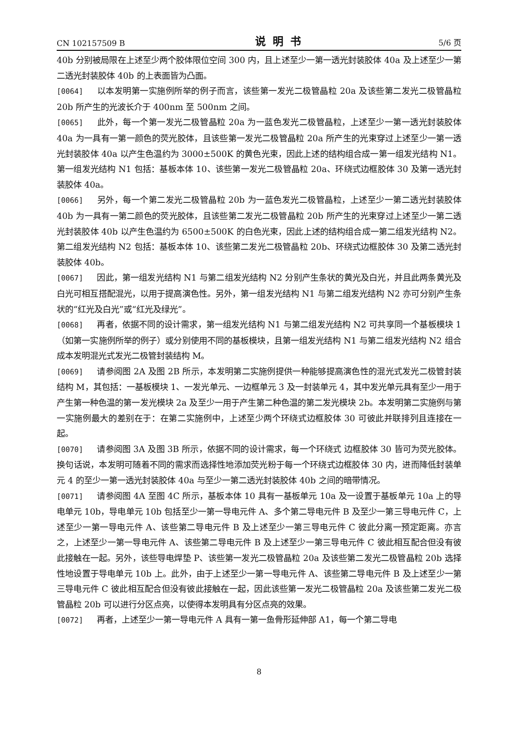CN 102157509 B 说明书 5/6 页
40b 分别被局限在上述至少两个胶体限位空间 300 内，且上述至少一第一透光封装胶体 40a 及上述至少一第二透光封装胶体 40b 的上表面皆为凸面。
[0064] 以本发明第一实施例所举的例子而言，该些第一发光二极管晶粒 20a 及该些第二发光二极管晶粒 20b 所产生的光波长介于 400nm 至 500nm 之间。
[0065] 此外，每一个第一发光二极管晶粒 20a 为一蓝色发光二极管晶粒，上述至少一第一透光封装胶体 40a 为一具有一第一颜色的荧光胶体，且该些第一发光二极管晶粒 20a 所产生的光束穿过上述至少一第一透光封装胶体 40a 以产生色温约为 3000±500K 的黄色光束，因此上述的结构组合成一第一组发光结构 N1。第一组发光结构 N1 包括：基板本体 10、该些第一发光二极管晶粒 20a、环绕式边框胶体 30 及第一透光封装胶体 40a。
[0066] 另外，每一个第二发光二极管晶粒 20b 为一蓝色发光二极管晶粒，上述至少一第二透光封装胶体 40b 为一具有一第二颜色的荧光胶体，且该些第二发光二极管晶粒 20b 所产生的光束穿过上述至少一第二透光封装胶体 40b 以产生色温约为 6500±500K 的白色光束，因此上述的结构组合成一第二组发光结构 N2。第二组发光结构 N2 包括：基板本体 10、该些第二发光二极管晶粒 20b、环绕式边框胶体 30 及第二透光封装胶体 40b。
[0067] 因此，第一组发光结构 N1 与第二组发光结构 N2 分别产生条状的黄光及白光，并且此两条黄光及白光可相互搭配混光，以用于提高演色性。另外，第一组发光结构 N1 与第二组发光结构 N2 亦可分别产生条状的“红光及白光”或“红光及绿光”。
[0068] 再者，依据不同的设计需求，第一组发光结构 N1 与第二组发光结构 N2 可共享同一个基板模块 1（如第一实施例所举的例子）或分别使用不同的基板模块，且第一组发光结构 N1 与第二组发光结构 N2 组合成本发明混光式发光二极管封装结构 M。
[0069] 请参阅图 2A 及图 2B 所示，本发明第二实施例提供一种能够提高演色性的混光式发光二极管封装结构 M，其包括：一基板模块 1、一发光单元、一边框单元 3 及一封装单元 4，其中发光单元具有至少一用于产生第一种色温的第一发光模块 2a 及至少一用于产生第二种色温的第二发光模块 2b。本发明第二实施例与第一实施例最大的差别在于：在第二实施例中，上述至少两个环绕式边框胶体 30 可彼此并联排列且连接在一起。
[0070] 请参阅图 3A 及图 3B 所示，依据不同的设计需求，每一个环绕式 边框胶体 30 皆可为荧光胶体。换句话说，本发明可随着不同的需求而选择性地添加荧光粉于每一个环绕式边框胶体 30 内，进而降低封装单元 4 的至少一第一透光封装胶体 40a 与至少一第二透光封装胶体 40b 之间的暗带情况。
[0071] 请参阅图 4A 至图 4C 所示，基板本体 10 具有一基板单元 10a 及一设置于基板单元 10a 上的导电单元 10b，导电单元 10b 包括至少一第一导电元件 A、多个第二导电元件 B 及至少一第三导电元件 C，上述至少一第一导电元件 A、该些第二导电元件 B 及上述至少一第三导电元件 C 彼此分离一预定距离。亦言之，上述至少一第一导电元件 A、该些第二导电元件 B 及上述至少一第三导电元件 C 彼此相互配合但没有彼此接触在一起。另外，该些导电焊垫 P、该些第一发光二极管晶粒 20a 及该些第二发光二极管晶粒 20b 选择性地设置于导电单元 10b 上。此外，由于上述至少一第一导电元件 A、该些第二导电元件 B 及上述至少一第三导电元件 C 彼此相互配合但没有彼此接触在一起，因此该些第一发光二极管晶粒 20a 及该些第二发光二极管晶粒 20b 可以进行分区点亮，以使得本发明具有分区点亮的效果。
[0072] 再者，上述至少一第一导电元件 A 具有一第一鱼骨形延伸部 A1，每一个第二导电
8